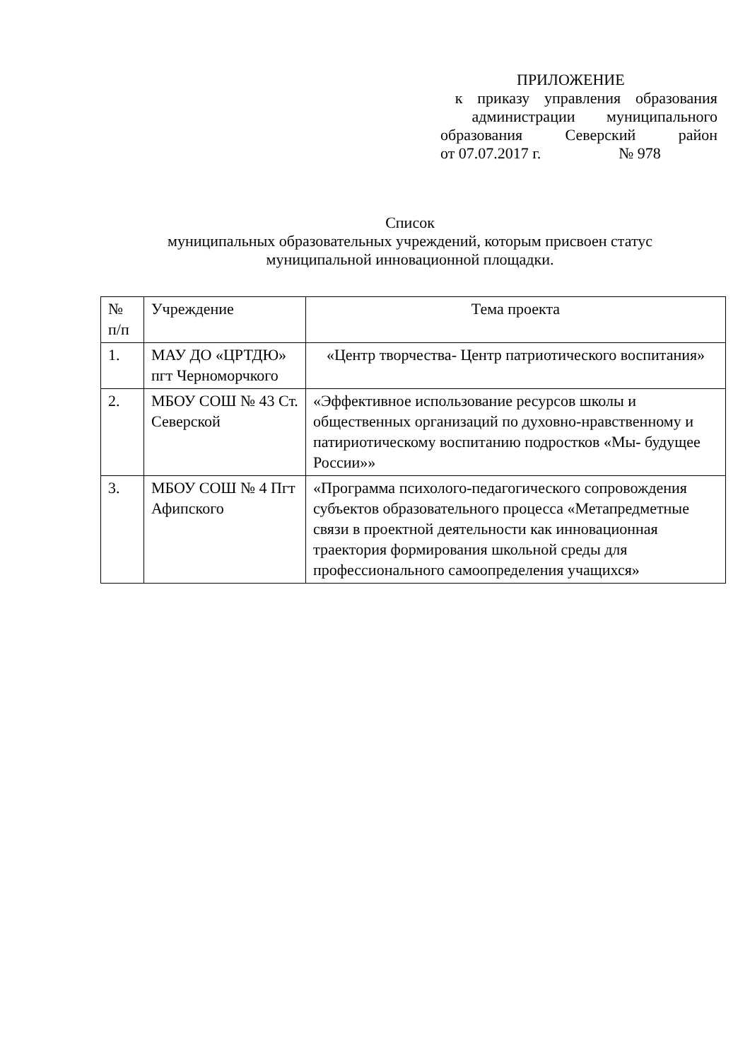ПРИЛОЖЕНИЕ
к приказу управления образования
администрации муниципального
образования Северский район
от 07.07.2017 г. № 978
Список
муниципальных образовательных учреждений, которым присвоен статус
муниципальной инновационной площадки.
| № п/п | Учреждение | Тема проекта |
| --- | --- | --- |
| 1. | МАУ ДО «ЦРТДЮ» пгт Черноморчкого | «Центр творчества- Центр патриотического воспитания» |
| 2. | МБОУ СОШ № 43 Ст. Северской | «Эффективное использование ресурсов школы и общественных организаций по духовно-нравственному и патириотическому воспитанию подростков «Мы- будущее России»» |
| 3. | МБОУ СОШ № 4 Пгт Афипского | «Программа психолого-педагогического сопровождения субъектов образовательного процесса «Метапредметные связи в проектной деятельности как инновационная траектория формирования школьной среды для профессионального самоопределения учащихся» |